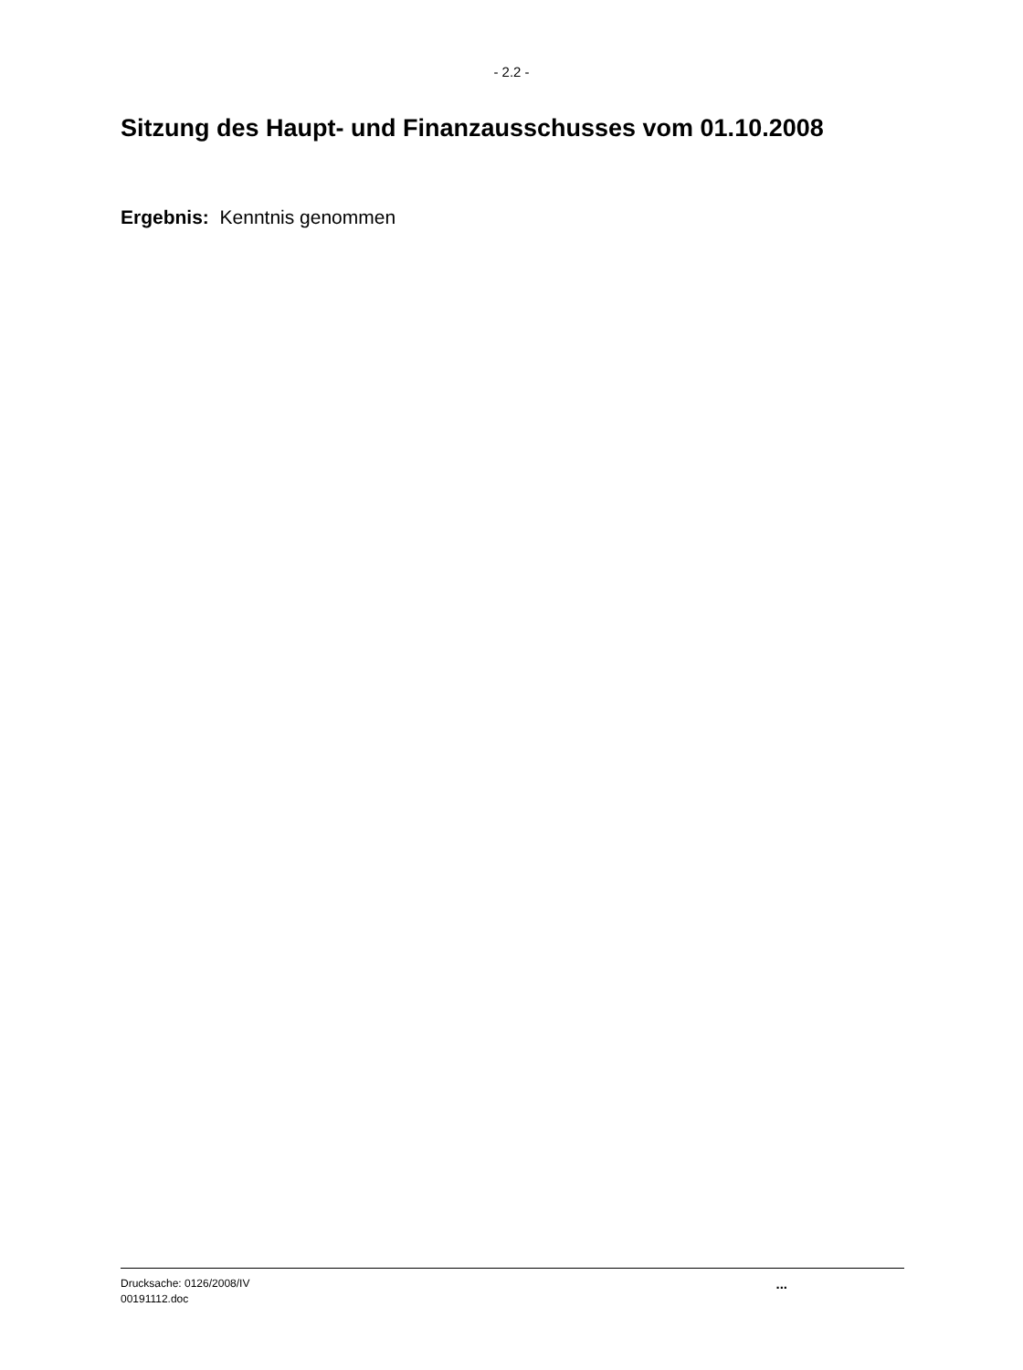- 2.2 -
Sitzung des Haupt- und Finanzausschusses vom 01.10.2008
Ergebnis: Kenntnis genommen
Drucksache: 0126/2008/IV
00191112.doc
...